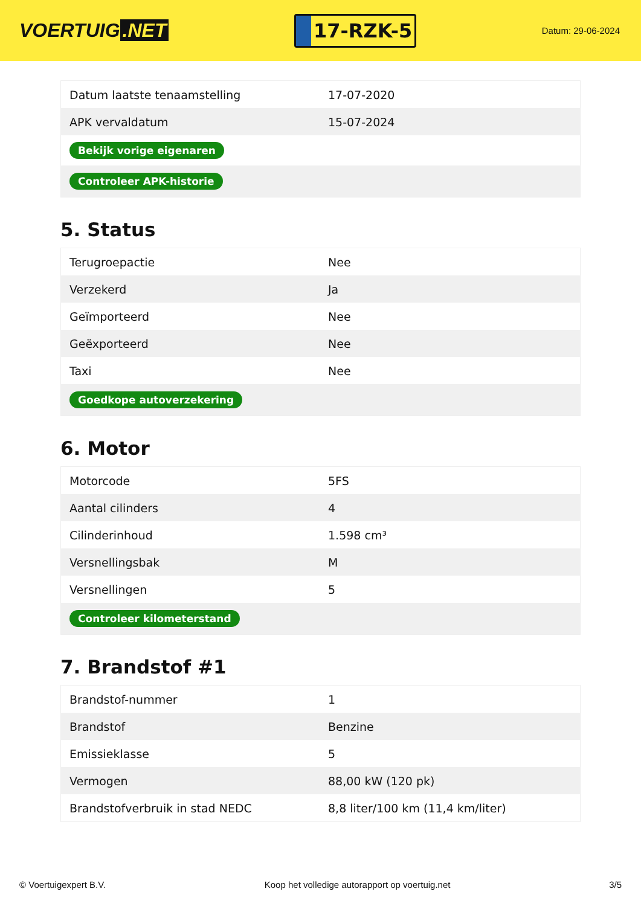VOERTUIG.NET
17-RZK-5
Datum: 29-06-2024
| Datum laatste tenaamstelling | 17-07-2020 |
| APK vervaldatum | 15-07-2024 |
| Bekijk vorige eigenaren | |
| Controleer APK-historie | |
5. Status
| Terugroepactie | Nee |
| Verzekerd | Ja |
| Geïmporteerd | Nee |
| Geëxporteerd | Nee |
| Taxi | Nee |
| Goedkope autoverzekering | |
6. Motor
| Motorcode | 5FS |
| Aantal cilinders | 4 |
| Cilinderinhoud | 1.598 cm³ |
| Versnellingsbak | M |
| Versnellingen | 5 |
| Controleer kilometerstand | |
7. Brandstof #1
| Brandstof-nummer | 1 |
| Brandstof | Benzine |
| Emissieklasse | 5 |
| Vermogen | 88,00 kW (120 pk) |
| Brandstofverbruik in stad NEDC | 8,8 liter/100 km (11,4 km/liter) |
© Voertuigexpert B.V. Koop het volledige autorapport op voertuig.net 3/5